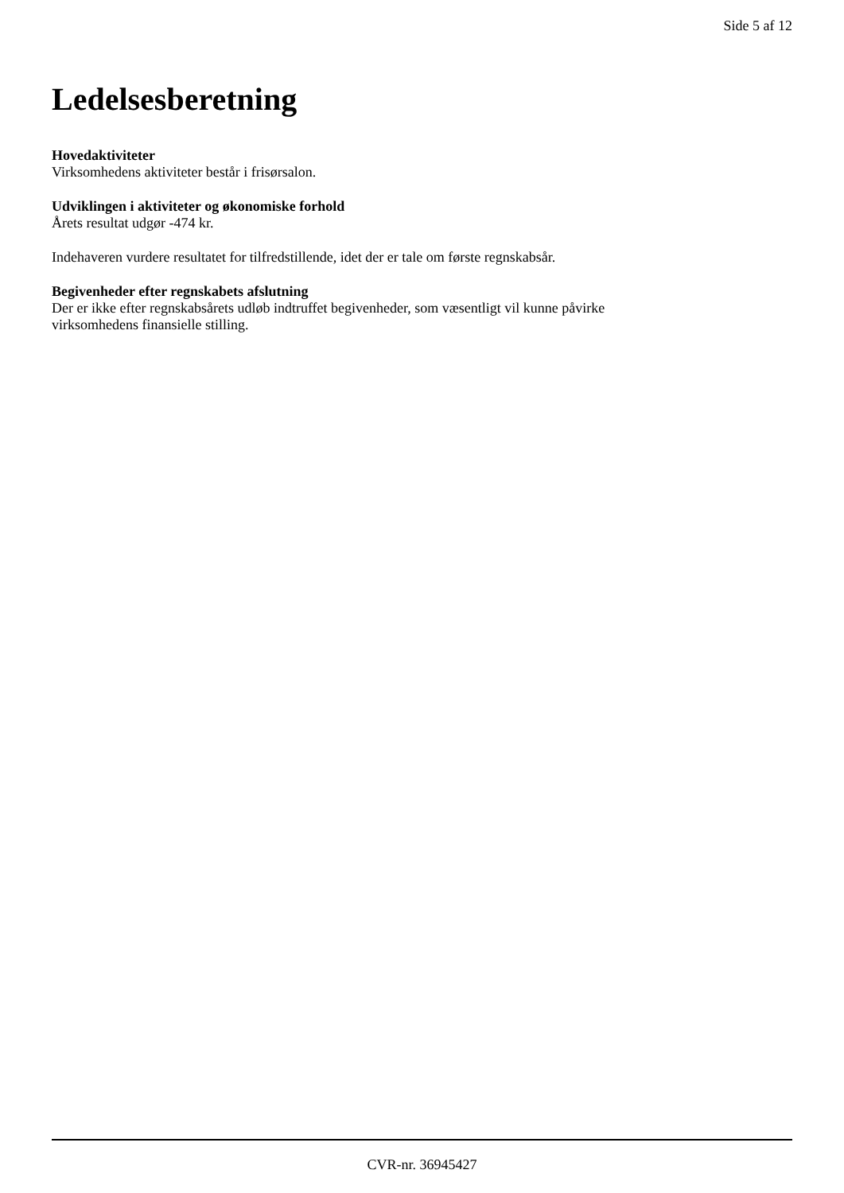Side 5 af 12
Ledelsesberetning
Hovedaktiviteter
Virksomhedens aktiviteter består i frisørsalon.
Udviklingen i aktiviteter og økonomiske forhold
Årets resultat udgør -474 kr.
Indehaveren vurdere resultatet for tilfredstillende, idet der er tale om første regnskabsår.
Begivenheder efter regnskabets afslutning
Der er ikke efter regnskabsårets udløb indtruffet begivenheder, som væsentligt vil kunne påvirke
virksomhedens finansielle stilling.
CVR-nr. 36945427